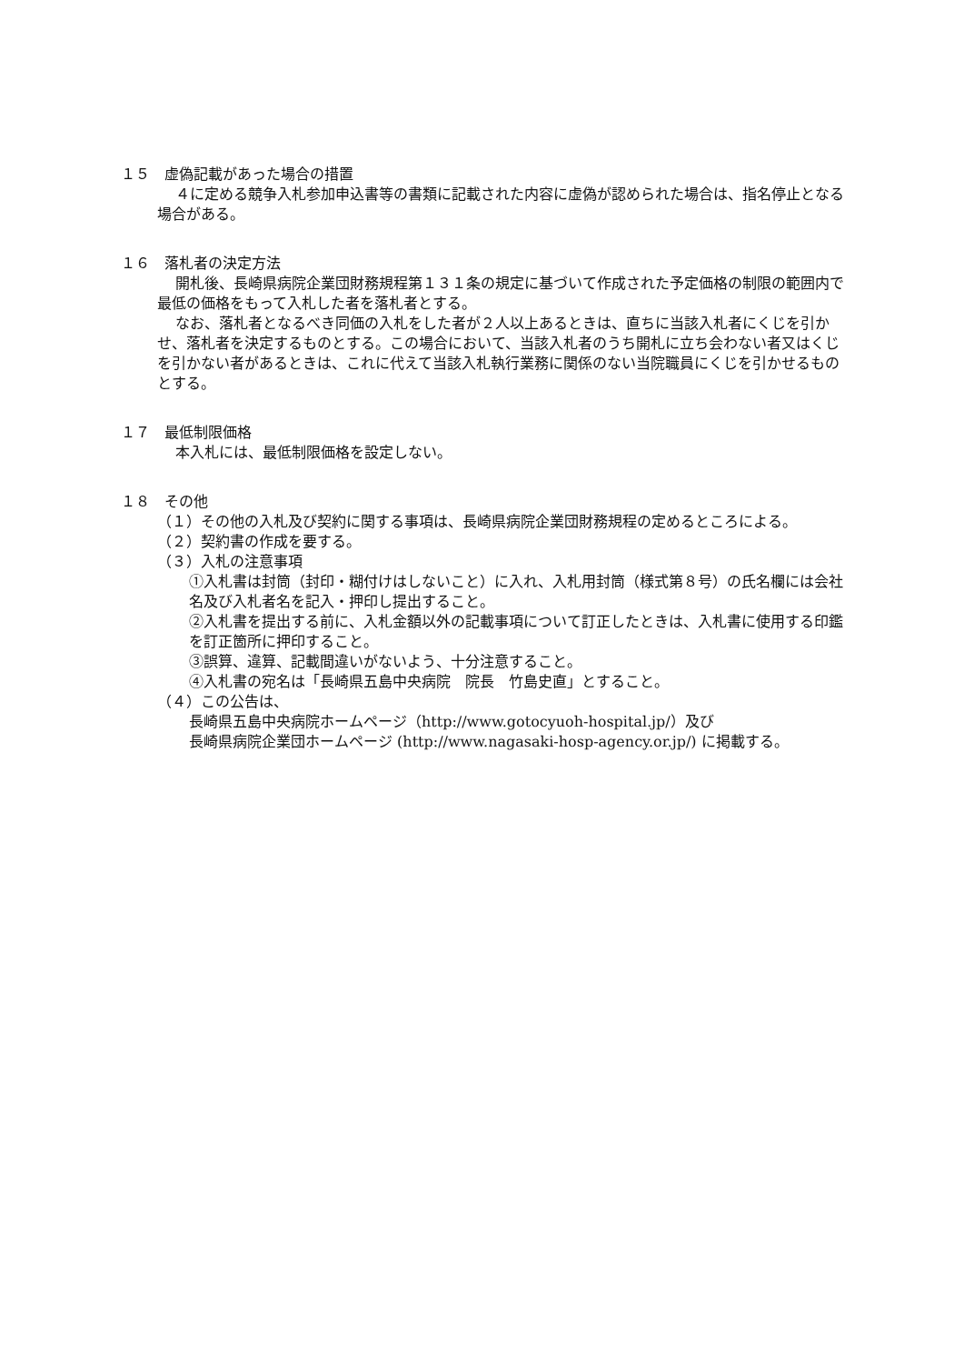１５　虚偽記載があった場合の措置
４に定める競争入札参加申込書等の書類に記載された内容に虚偽が認められた場合は、指名停止となる場合がある。
１６　落札者の決定方法
開札後、長崎県病院企業団財務規程第１３１条の規定に基づいて作成された予定価格の制限の範囲内で最低の価格をもって入札した者を落札者とする。
なお、落札者となるべき同価の入札をした者が２人以上あるときは、直ちに当該入札者にくじを引かせ、落札者を決定するものとする。この場合において、当該入札者のうち開札に立ち会わない者又はくじを引かない者があるときは、これに代えて当該入札執行業務に関係のない当院職員にくじを引かせるものとする。
１７　最低制限価格
本入札には、最低制限価格を設定しない。
１８　その他
（１）その他の入札及び契約に関する事項は、長崎県病院企業団財務規程の定めるところによる。
（２）契約書の作成を要する。
（３）入札の注意事項
①入札書は封筒（封印・糊付けはしないこと）に入れ、入札用封筒（様式第８号）の氏名欄には会社名及び入札者名を記入・押印し提出すること。
②入札書を提出する前に、入札金額以外の記載事項について訂正したときは、入札書に使用する印鑑を訂正箇所に押印すること。
③誤算、違算、記載間違いがないよう、十分注意すること。
④入札書の宛名は「長崎県五島中央病院　院長　竹島史直」とすること。
（４）この公告は、
長崎県五島中央病院ホームページ（http://www.gotocyuoh-hospital.jp/）及び
長崎県病院企業団ホームページ (http://www.nagasaki-hosp-agency.or.jp/) に掲載する。